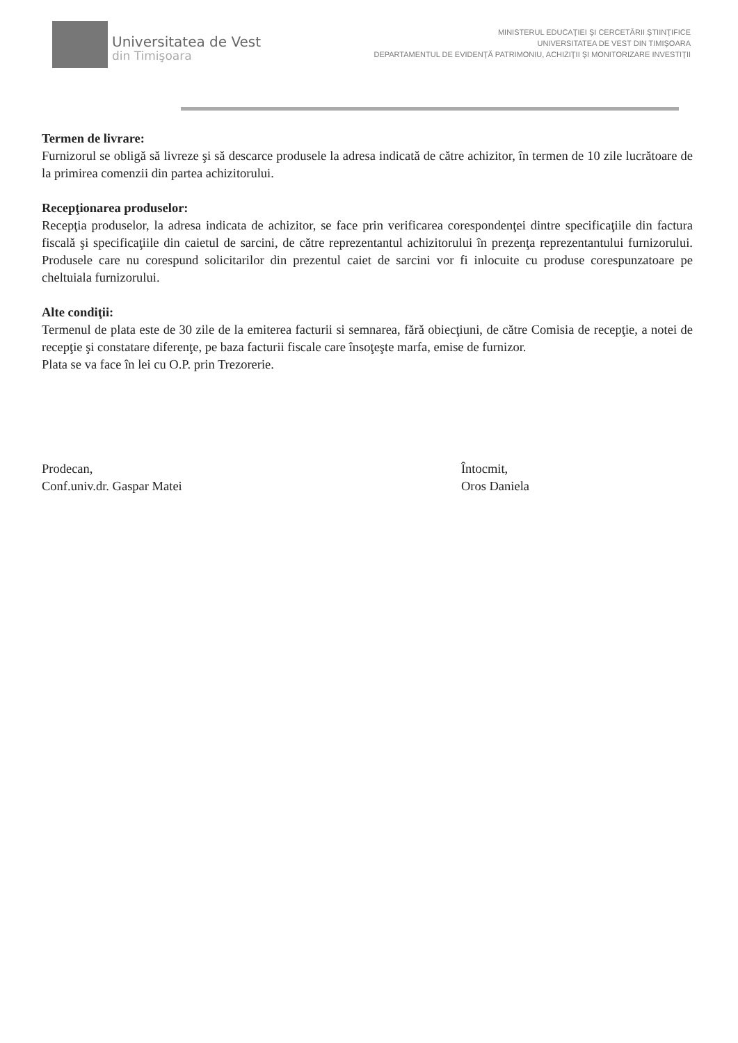Universitatea de Vest
din Timişoara
MINISTERUL EDUCAŢIEI ŞI CERCETĂRII ŞTIINŢIFICE
UNIVERSITATEA DE VEST DIN TIMIŞOARA
DEPARTAMENTUL DE EVIDENŢĂ PATRIMONIU, ACHIZIŢII ŞI MONITORIZARE INVESTIŢII
Termen de livrare:
Furnizorul se obligă să livreze şi să descarce produsele la adresa indicată de către achizitor, în termen de 10 zile lucrătoare de la primirea comenzii din partea achizitorului.
Recepţionarea produselor:
Recepţia produselor, la adresa indicata de achizitor, se face prin verificarea corespondenţei dintre specificaţiile din factura fiscală şi specificaţiile din caietul de sarcini, de către reprezentantul achizitorului în prezenţa reprezentantului furnizorului. Produsele care nu corespund solicitarilor din prezentul caiet de sarcini vor fi inlocuite cu produse corespunzatoare pe cheltuiala furnizorului.
Alte condiţii:
Termenul de plata este de 30 zile de la emiterea facturii si semnarea, fără obiecţiuni, de către Comisia de recepţie, a notei de recepţie şi constatare diferenţe, pe baza facturii fiscale care însoţeşte marfa, emise de furnizor.
Plata se va face în lei cu O.P. prin Trezorerie.
Prodecan,
Conf.univ.dr. Gaspar Matei
Întocmit,
Oros Daniela